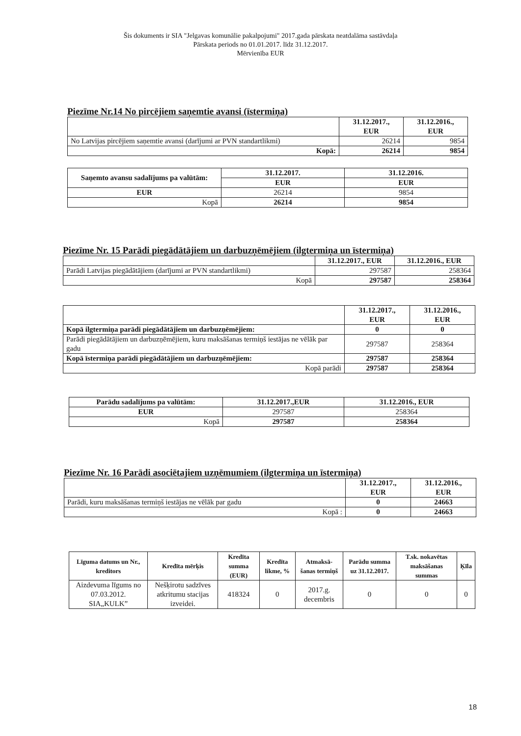Šis dokuments ir SIA "Jelgavas komunālie pakalpojumi" 2017.gada pārskata neatdalāma sastāvdaļa
Pārskata periods no 01.01.2017. līdz 31.12.2017.
Mērvienība EUR
Piezīme Nr.14 No pircējiem saņemtie avansi (īstermiņa)
| | 31.12.2017., EUR | 31.12.2016., EUR |
| --- | --- | --- |
| No Latvijas pircējiem saņemtie avansi (darījumi ar PVN standartlikmi) | 26214 | 9854 |
| Kopā: | 26214 | 9854 |
| Saņemto avansu sadalījums pa valūtām: | 31.12.2017. | 31.12.2016. |
| --- | --- | --- |
| | EUR | EUR |
| EUR | 26214 | 9854 |
| Kopā | 26214 | 9854 |
Piezīme Nr. 15 Parādi piegādātājiem un darbuzņēmējiem (ilgtermiņa un īstermiņa)
| | 31.12.2017., EUR | 31.12.2016., EUR |
| --- | --- | --- |
| Parādi Latvijas piegādātājiem (darījumi ar PVN standartlikmi) | 297587 | 258364 |
| Kopā | 297587 | 258364 |
| | 31.12.2017., EUR | 31.12.2016., EUR |
| --- | --- | --- |
| Kopā ilgtermiņa parādi piegādātājiem un darbuzņēmējiem: | 0 | 0 |
| Parādi piegādātājiem un darbuzņēmējiem, kuru maksāšanas termiņš iestājas ne vēlāk par gadu | 297587 | 258364 |
| Kopā īstermiņa parādi piegādātājiem un darbuzņēmējiem: | 297587 | 258364 |
| Kopā parādi | 297587 | 258364 |
| Parādu sadalījums pa valūtām: | 31.12.2017.,EUR | 31.12.2016., EUR |
| --- | --- | --- |
| EUR | 297587 | 258364 |
| Kopā | 297587 | 258364 |
Piezīme Nr. 16 Parādi asociētajiem uzņēmumiem (ilgtermiņa un īstermiņa)
| | 31.12.2017., EUR | 31.12.2016., EUR |
| --- | --- | --- |
| Parādi, kuru maksāšanas termiņš iestājas ne vēlāk par gadu | 0 | 24663 |
| Kopā : | 0 | 24663 |
| Līguma datums un Nr., kreditors | Kredīta mērķis | Kredīta summa (EUR) | Kredīta likme, % | Atmaksā-šanas termiņš | Parādu summa uz 31.12.2017. | T.sk. nokavētas maksāšanas summas | Ķīla |
| --- | --- | --- | --- | --- | --- | --- | --- |
| Aizdevuma līgums no 07.03.2012. SIA„KULK” | Nešķirotu sadzīves atkritumu stacijas izveidei. | 418324 | 0 | 2017.g. decembris | 0 | 0 | 0 |
18